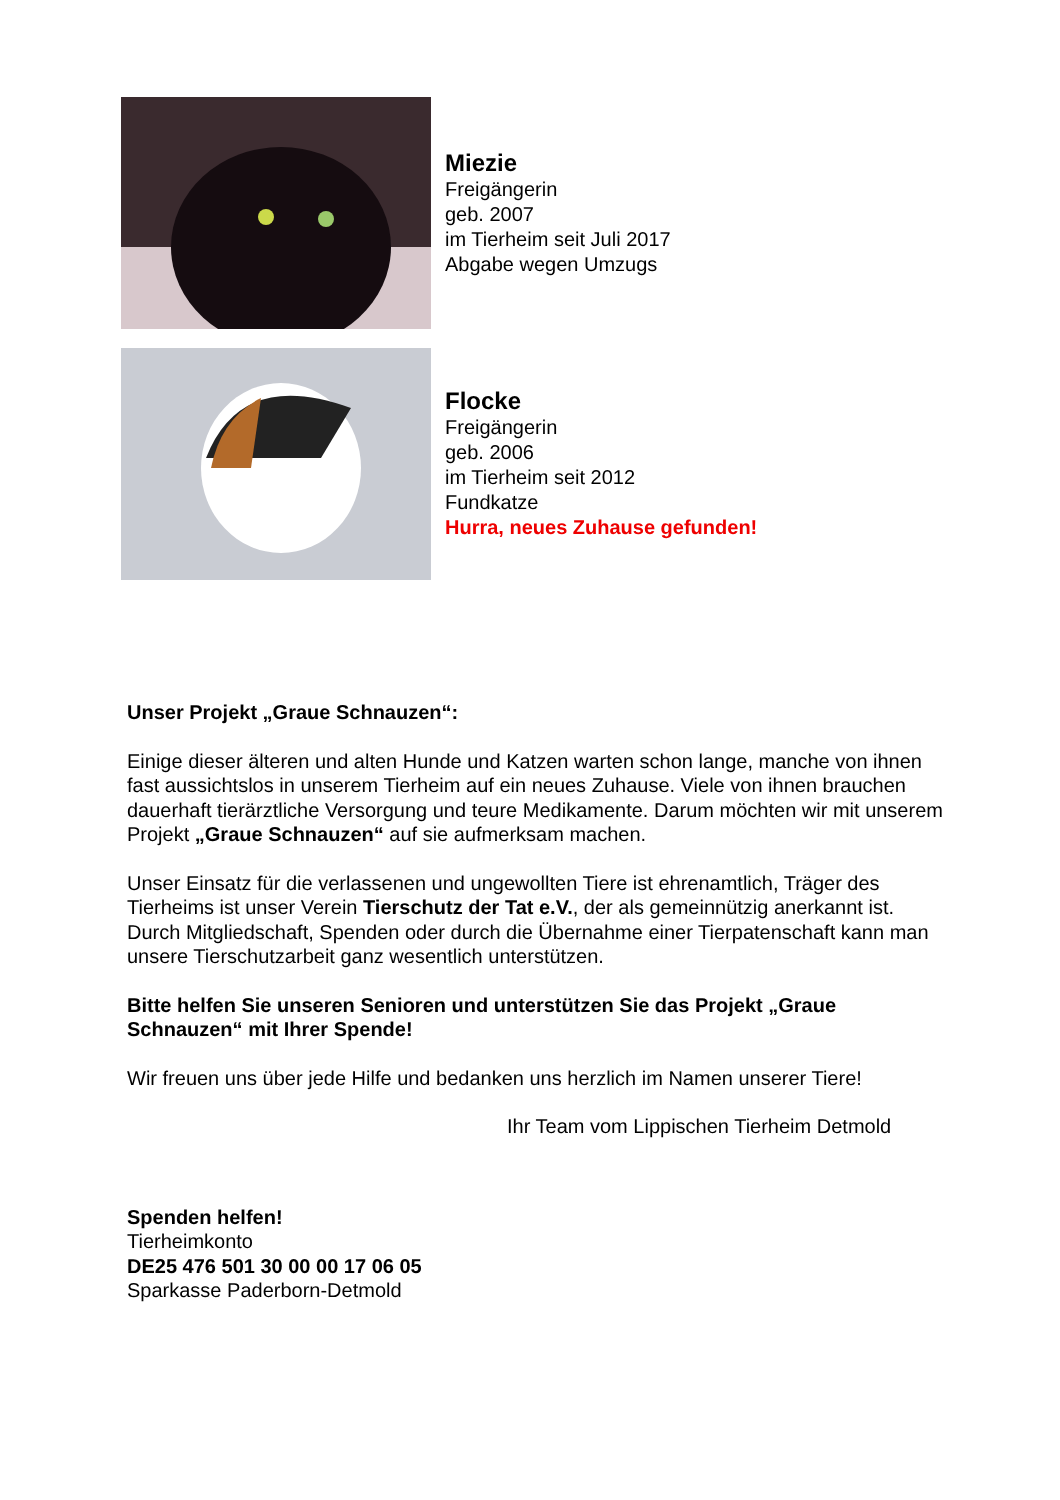Miezie
Freigängerin
geb. 2007
im Tierheim seit Juli 2017
Abgabe wegen Umzugs
Flocke
Freigängerin
geb. 2006
im Tierheim seit 2012
Fundkatze
Hurra, neues Zuhause gefunden!
Unser Projekt „Graue Schnauzen“:
Einige dieser älteren und alten Hunde und Katzen warten schon lange, manche von ihnen fast aussichtslos in unserem Tierheim auf ein neues Zuhause. Viele von ihnen brauchen dauerhaft tierärztliche Versorgung und teure Medikamente. Darum möchten wir mit unserem Projekt „Graue Schnauzen“ auf sie aufmerksam machen.
Unser Einsatz für die verlassenen und ungewollten Tiere ist ehrenamtlich, Träger des Tierheims ist unser Verein Tierschutz der Tat e.V., der als gemeinnützig anerkannt ist. Durch Mitgliedschaft, Spenden oder durch die Übernahme einer Tierpatenschaft kann man unsere Tierschutzarbeit ganz wesentlich unterstützen.
Bitte helfen Sie unseren Senioren und unterstützen Sie das Projekt „Graue Schnauzen“ mit Ihrer Spende!
Wir freuen uns über jede Hilfe und bedanken uns herzlich im Namen unserer Tiere!
Ihr Team vom Lippischen Tierheim Detmold
Spenden helfen!
Tierheimkonto
DE25 476 501 30 00 00 17 06 05
Sparkasse Paderborn-Detmold